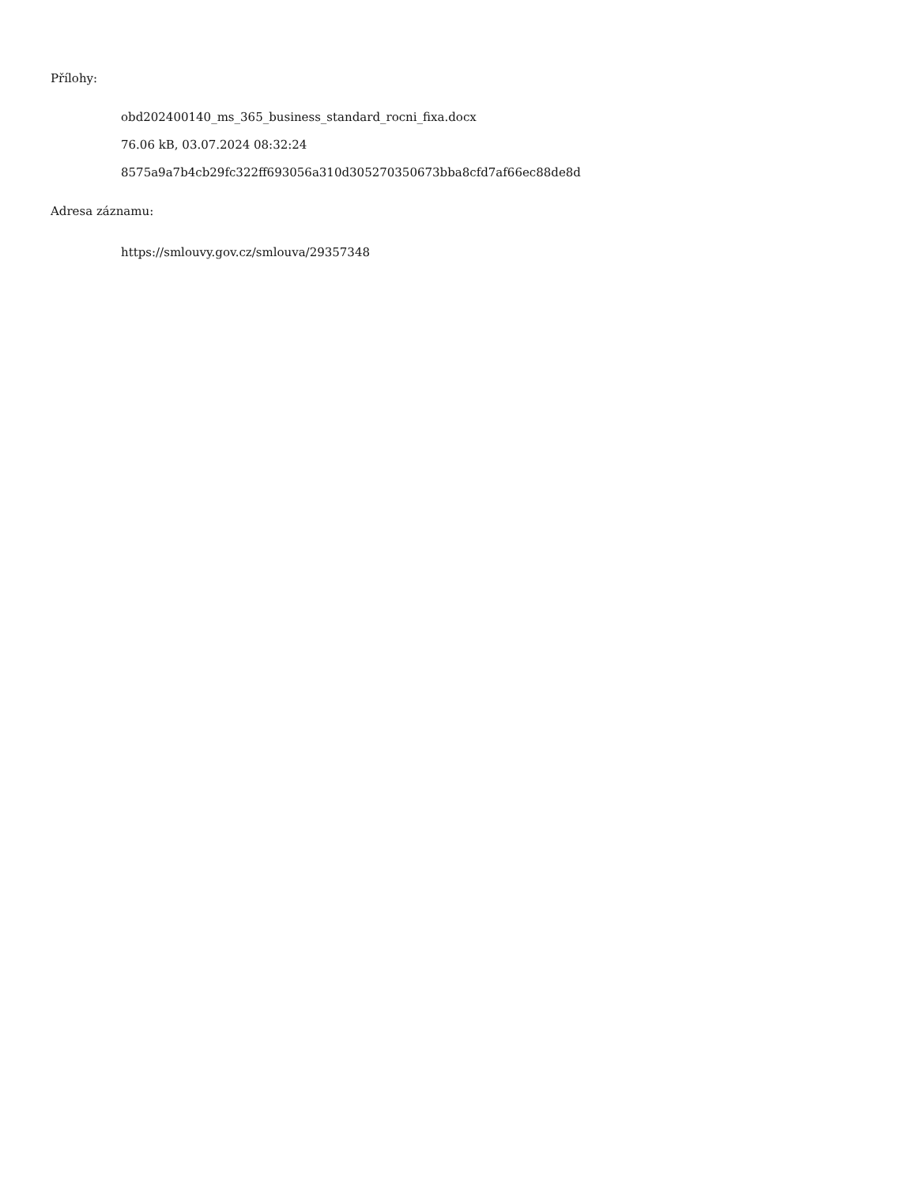Přílohy:
obd202400140_ms_365_business_standard_rocni_fixa.docx
76.06 kB, 03.07.2024 08:32:24
8575a9a7b4cb29fc322ff693056a310d305270350673bba8cfd7af66ec88de8d
Adresa záznamu:
https://smlouvy.gov.cz/smlouva/29357348